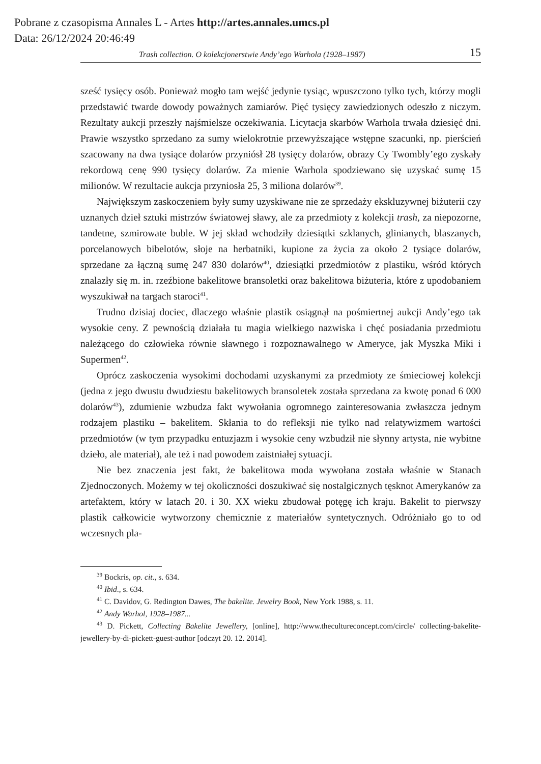Pobrane z czasopisma Annales L - Artes http://artes.annales.umcs.pl
Data: 26/12/2024 20:46:49
Trash collection. O kolekcjonerstwie Andy’ego Warhola (1928–1987) 15
sześć tysięcy osób. Ponieważ mogło tam wejść jedynie tysiąc, wpuszczono tylko tych, którzy mogli przedstawić twarde dowody poważnych zamiarów. Pięć tysięcy zawiedzionych odeszło z niczym. Rezultaty aukcji przeszły najśmielsze oczekiwania. Licytacja skarbów Warhola trwała dziesięć dni. Prawie wszystko sprzedano za sumy wielokrotnie przewyższające wstępne szacunki, np. pierścień szacowany na dwa tysiące dolarów przyniósł 28 tysięcy dolarów, obrazy Cy Twombly’ego zyskały rekordową cenę 990 tysięcy dolarów. Za mienie Warhola spodziewano się uzyskać sumę 15 milionów. W rezultacie aukcja przyniosła 25, 3 miliona dolarów<sup>39</sup>.
Największym zaskoczeniem były sumy uzyskiwane nie ze sprzedaży ekskluzywnej biżuterii czy uznanych dzieł sztuki mistrzów światowej sławy, ale za przedmioty z kolekcji trash, za niepozorne, tandetne, szmirowate buble. W jej skład wchodziły dziesiątki szklanych, glinianych, blaszanych, porcelanowych bibelotów, słoje na herbatniki, kupione za życia za około 2 tysiące dolarów, sprzedane za łączną sumę 247 830 dolarów<sup>40</sup>, dziesiątki przedmiotów z plastiku, wśród których znalazły się m. in. rzeźbione bakelitowe bransoletki oraz bakelitowa biżuteria, które z upodobaniem wyszukiwał na targach staroci<sup>41</sup>.
Trudno dzisiaj dociec, dlaczego właśnie plastik osiągnął na pośmiertnej aukcji Andy’ego tak wysokie ceny. Z pewnością działała tu magia wielkiego nazwiska i chęć posiadania przedmiotu należącego do człowieka równie sławnego i rozpoznawalnego w Ameryce, jak Myszka Miki i Supermen<sup>42</sup>.
Oprócz zaskoczenia wysokimi dochodami uzyskanymi za przedmioty ze śmieciowej kolekcji (jedna z jego dwustu dwudziestu bakelitowych bransoletek została sprzedana za kwotę ponad 6 000 dolarów<sup>43</sup>), zdumienie wzbudza fakt wywołania ogromnego zainteresowania zwłaszcza jednym rodzajem plastiku – bakelitem. Skłania to do refleksji nie tylko nad relatywizmem wartości przedmiotów (w tym przypadku entuzjazm i wysokie ceny wzbudził nie słynny artysta, nie wybitne dzieło, ale materiał), ale też i nad powodem zaistniałej sytuacji.
Nie bez znaczenia jest fakt, że bakelitowa moda wywołana została właśnie w Stanach Zjednoczonych. Możemy w tej okoliczności doszukiwać się nostalgicznych tęsknot Amerykanów za artefaktem, który w latach 20. i 30. XX wieku zbudował potęgę ich kraju. Bakelit to pierwszy plastik całkowicie wytworzony chemicznie z materiałów syntetycznych. Odróżniało go to od wczesnych pla-
<sup>39</sup> Bockris, op. cit., s. 634.
<sup>40</sup> Ibid., s. 634.
<sup>41</sup> C. Davidov, G. Redington Dawes, The bakelite. Jewelry Book, New York 1988, s. 11.
<sup>42</sup> Andy Warhol, 1928–1987...
<sup>43</sup> D. Pickett, Collecting Bakelite Jewellery, [online], http://www.thecultureconcept.com/circle/ collecting-bakelite-jewellery-by-di-pickett-guest-author [odczyt 20. 12. 2014].